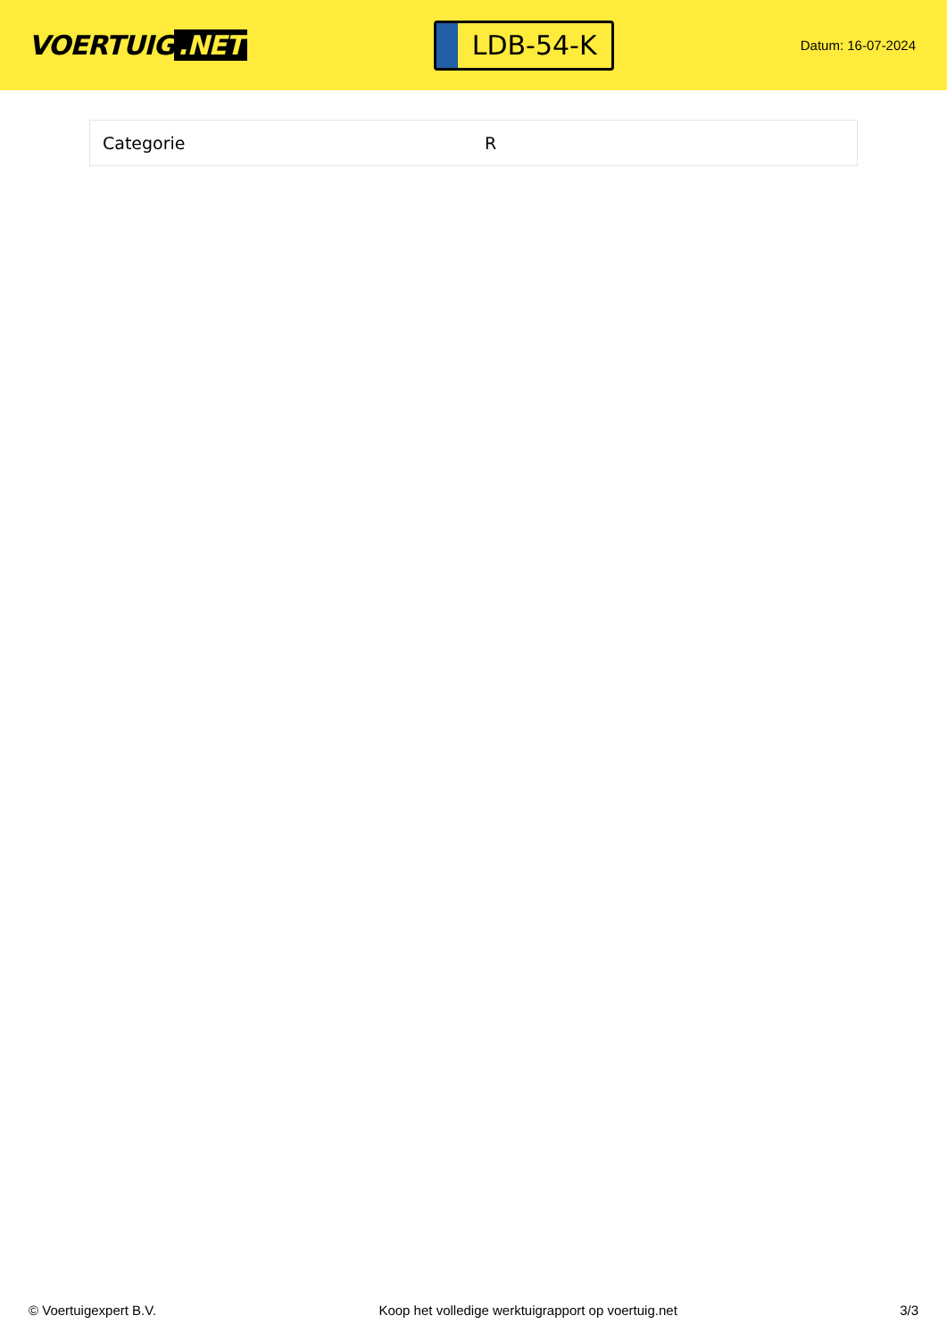VOERTUIG.NET
LDB-54-K
Datum: 16-07-2024
| Categorie | R |
© Voertuigexpert B.V. Koop het volledige werktuigrapport op voertuig.net 3/3